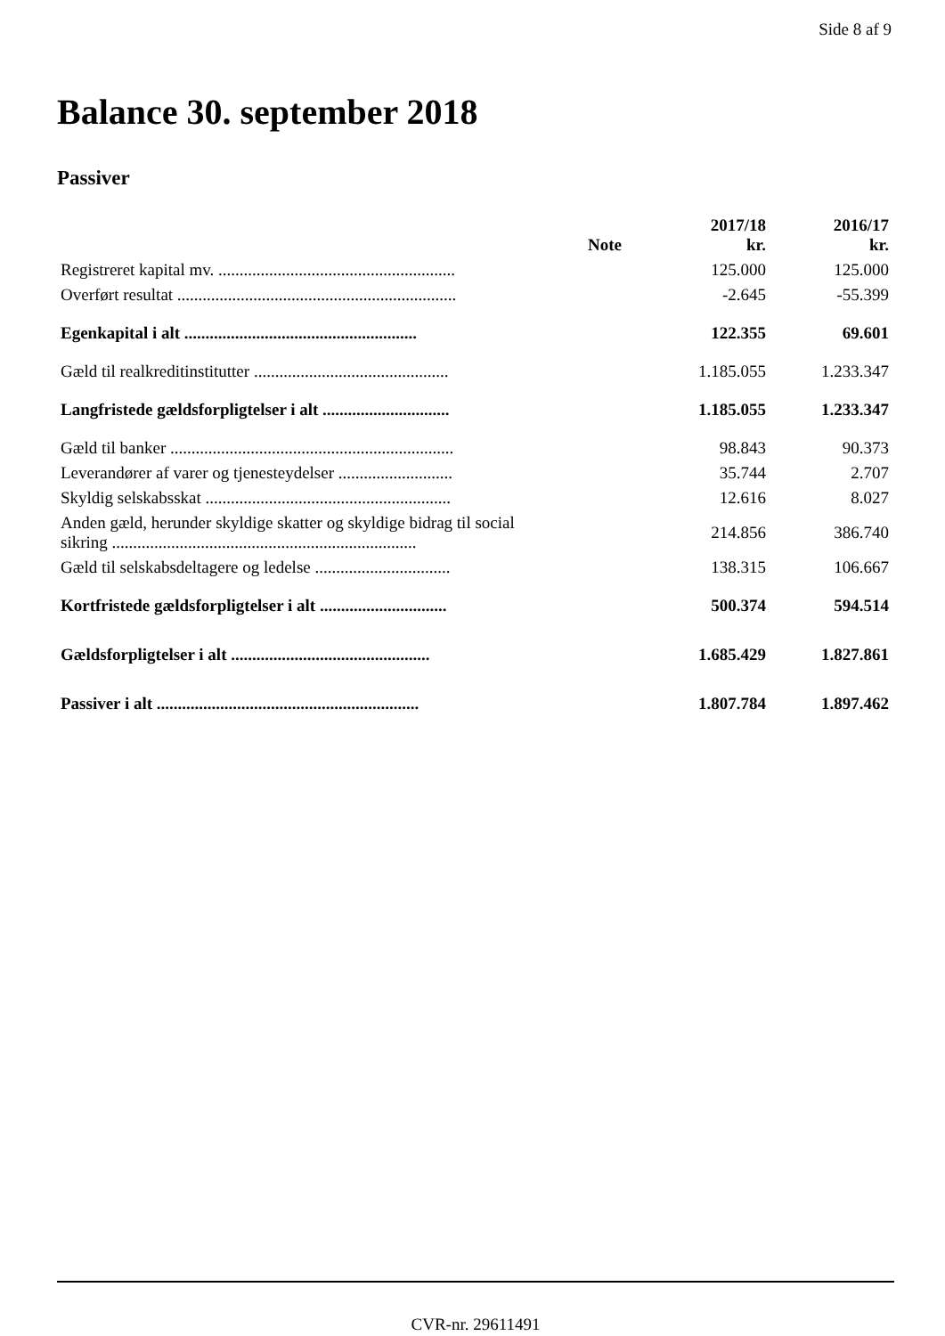Side 8 af 9
Balance 30. september 2018
Passiver
| | Note | 2017/18 kr. | 2016/17 kr. |
| --- | --- | --- | --- |
| Registreret kapital mv. ........................................................ | | 125.000 | 125.000 |
| Overført resultat .................................................................. | | -2.645 | -55.399 |
| Egenkapital i alt ....................................................... | | 122.355 | 69.601 |
| Gæld til realkreditinstitutter .............................................. | | 1.185.055 | 1.233.347 |
| Langfristede gældsforpligtelser i alt .............................. | | 1.185.055 | 1.233.347 |
| Gæld til banker ................................................................... | | 98.843 | 90.373 |
| Leverandører af varer og tjenesteydelser ........................... | | 35.744 | 2.707 |
| Skyldig selskabsskat .......................................................... | | 12.616 | 8.027 |
| Anden gæld, herunder skyldige skatter og skyldige bidrag til social sikring ........................................................................ | | 214.856 | 386.740 |
| Gæld til selskabsdeltagere og ledelse ................................ | | 138.315 | 106.667 |
| Kortfristede gældsforpligtelser i alt .............................. | | 500.374 | 594.514 |
| Gældsforpligtelser i alt ............................................... | | 1.685.429 | 1.827.861 |
| Passiver i alt .............................................................. | | 1.807.784 | 1.897.462 |
CVR-nr. 29611491